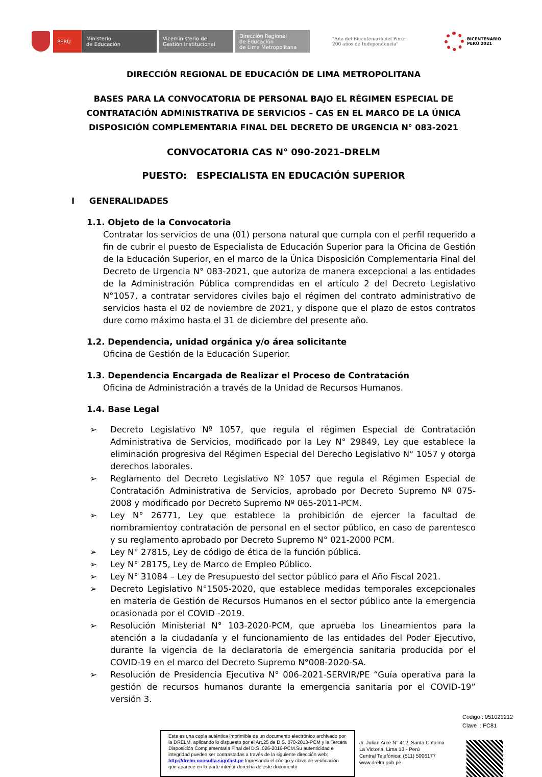PERÚ
Ministerio
de Educación
Viceministerio de
Gestión Institucional
Dirección Regional
de Educación
de Lima Metropolitana
"Año del Bicentenario del Perú:
200 años de Independencia"
BICENTENARIO
PERÚ 2021
DIRECCIÓN REGIONAL DE EDUCACIÓN DE LIMA METROPOLITANA
BASES PARA LA CONVOCATORIA DE PERSONAL BAJO EL RÉGIMEN ESPECIAL DE CONTRATACIÓN ADMINISTRATIVA DE SERVICIOS – CAS EN EL MARCO DE LA ÚNICA DISPOSICIÓN COMPLEMENTARIA FINAL DEL DECRETO DE URGENCIA N° 083-2021
CONVOCATORIA CAS N° 090-2021–DRELM
PUESTO: ESPECIALISTA EN EDUCACIÓN SUPERIOR
I GENERALIDADES
1.1. Objeto de la Convocatoria
Contratar los servicios de una (01) persona natural que cumpla con el perfil requerido a fin de cubrir el puesto de Especialista de Educación Superior para la Oficina de Gestión de la Educación Superior, en el marco de la Única Disposición Complementaria Final del Decreto de Urgencia N° 083-2021, que autoriza de manera excepcional a las entidades de la Administración Pública comprendidas en el artículo 2 del Decreto Legislativo N°1057, a contratar servidores civiles bajo el régimen del contrato administrativo de servicios hasta el 02 de noviembre de 2021, y dispone que el plazo de estos contratos dure como máximo hasta el 31 de diciembre del presente año.
1.2. Dependencia, unidad orgánica y/o área solicitante
Oficina de Gestión de la Educación Superior.
1.3. Dependencia Encargada de Realizar el Proceso de Contratación
Oficina de Administración a través de la Unidad de Recursos Humanos.
1.4. Base Legal
➢ Decreto Legislativo Nº 1057, que regula el régimen Especial de Contratación Administrativa de Servicios, modificado por la Ley N° 29849, Ley que establece la eliminación progresiva del Régimen Especial del Derecho Legislativo N° 1057 y otorga derechos laborales.
➢ Reglamento del Decreto Legislativo Nº 1057 que regula el Régimen Especial de Contratación Administrativa de Servicios, aprobado por Decreto Supremo Nº 075-2008 y modificado por Decreto Supremo Nº 065-2011-PCM.
➢ Ley N° 26771, Ley que establece la prohibición de ejercer la facultad de nombramientoy contratación de personal en el sector público, en caso de parentesco y su reglamento aprobado por Decreto Supremo N° 021-2000 PCM.
➢ Ley N° 27815, Ley de código de ética de la función pública.
➢ Ley N° 28175, Ley de Marco de Empleo Público.
➢ Ley N° 31084 – Ley de Presupuesto del sector público para el Año Fiscal 2021.
➢ Decreto Legislativo N°1505-2020, que establece medidas temporales excepcionales en materia de Gestión de Recursos Humanos en el sector público ante la emergencia ocasionada por el COVID -2019.
➢ Resolución Ministerial N° 103-2020-PCM, que aprueba los Lineamientos para la atención a la ciudadanía y el funcionamiento de las entidades del Poder Ejecutivo, durante la vigencia de la declaratoria de emergencia sanitaria producida por el COVID-19 en el marco del Decreto Supremo N°008-2020-SA.
➢ Resolución de Presidencia Ejecutiva N° 006-2021-SERVIR/PE “Guía operativa para la gestión de recursos humanos durante la emergencia sanitaria por el COVID-19” versión 3.
Código : 051021212
Clave : FC81
Esta es una copia auténtica imprimible de un documento electrónico archivado por la DRELM, aplicando lo dispuesto por el Art.25 de D.S. 070-2013-PCM y la Tercera Disposición Complementaria Final del D.S. 026-2016-PCM.Su autenticidad e integridad pueden ser contrastadas a través de la siguiente dirección web: http://drelm-consulta.signfast.pe Ingresando el código y clave de verificación que aparece en la parte inferior derecha de este documento
Jr. Julian Arce N° 412, Santa Catalina
La Victoria, Lima 13 - Perú
Central Telefónica: (511) 5006177
www.drelm.gob.pe